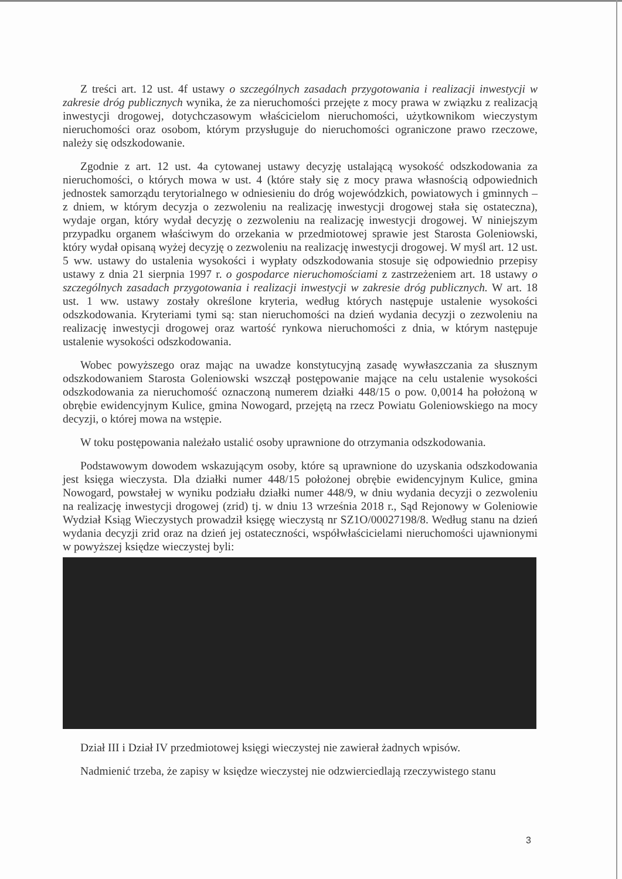Z treści art. 12 ust. 4f ustawy o szczególnych zasadach przygotowania i realizacji inwestycji w zakresie dróg publicznych wynika, że za nieruchomości przejęte z mocy prawa w związku z realizacją inwestycji drogowej, dotychczasowym właścicielom nieruchomości, użytkownikom wieczystym nieruchomości oraz osobom, którym przysługuje do nieruchomości ograniczone prawo rzeczowe, należy się odszkodowanie.
Zgodnie z art. 12 ust. 4a cytowanej ustawy decyzję ustalającą wysokość odszkodowania za nieruchomości, o których mowa w ust. 4 (które stały się z mocy prawa własnością odpowiednich jednostek samorządu terytorialnego w odniesieniu do dróg wojewódzkich, powiatowych i gminnych – z dniem, w którym decyzja o zezwoleniu na realizację inwestycji drogowej stała się ostateczna), wydaje organ, który wydał decyzję o zezwoleniu na realizację inwestycji drogowej. W niniejszym przypadku organem właściwym do orzekania w przedmiotowej sprawie jest Starosta Goleniowski, który wydał opisaną wyżej decyzję o zezwoleniu na realizację inwestycji drogowej. W myśl art. 12 ust. 5 ww. ustawy do ustalenia wysokości i wypłaty odszkodowania stosuje się odpowiednio przepisy ustawy z dnia 21 sierpnia 1997 r. o gospodarce nieruchomościami z zastrzeżeniem art. 18 ustawy o szczególnych zasadach przygotowania i realizacji inwestycji w zakresie dróg publicznych. W art. 18 ust. 1 ww. ustawy zostały określone kryteria, według których następuje ustalenie wysokości odszkodowania. Kryteriami tymi są: stan nieruchomości na dzień wydania decyzji o zezwoleniu na realizację inwestycji drogowej oraz wartość rynkowa nieruchomości z dnia, w którym następuje ustalenie wysokości odszkodowania.
Wobec powyższego oraz mając na uwadze konstytucyjną zasadę wywłaszczania za słusznym odszkodowaniem Starosta Goleniowski wszczął postępowanie mające na celu ustalenie wysokości odszkodowania za nieruchomość oznaczoną numerem działki 448/15 o pow. 0,0014 ha położoną w obrębie ewidencyjnym Kulice, gmina Nowogard, przejętą na rzecz Powiatu Goleniowskiego na mocy decyzji, o której mowa na wstępie.
W toku postępowania należało ustalić osoby uprawnione do otrzymania odszkodowania.
Podstawowym dowodem wskazującym osoby, które są uprawnione do uzyskania odszkodowania jest księga wieczysta. Dla działki numer 448/15 położonej obrębie ewidencyjnym Kulice, gmina Nowogard, powstałej w wyniku podziału działki numer 448/9, w dniu wydania decyzji o zezwoleniu na realizację inwestycji drogowej (zrid) tj. w dniu 13 września 2018 r., Sąd Rejonowy w Goleniowie Wydział Ksiąg Wieczystych prowadził księgę wieczystą nr SZ1O/00027198/8. Według stanu na dzień wydania decyzji zrid oraz na dzień jej ostateczności, współwłaścicielami nieruchomości ujawnionymi w powyższej księdze wieczystej byli:
Dział III i Dział IV przedmiotowej księgi wieczystej nie zawierał żadnych wpisów.
Nadmienić trzeba, że zapisy w księdze wieczystej nie odzwierciedlają rzeczywistego stanu
3